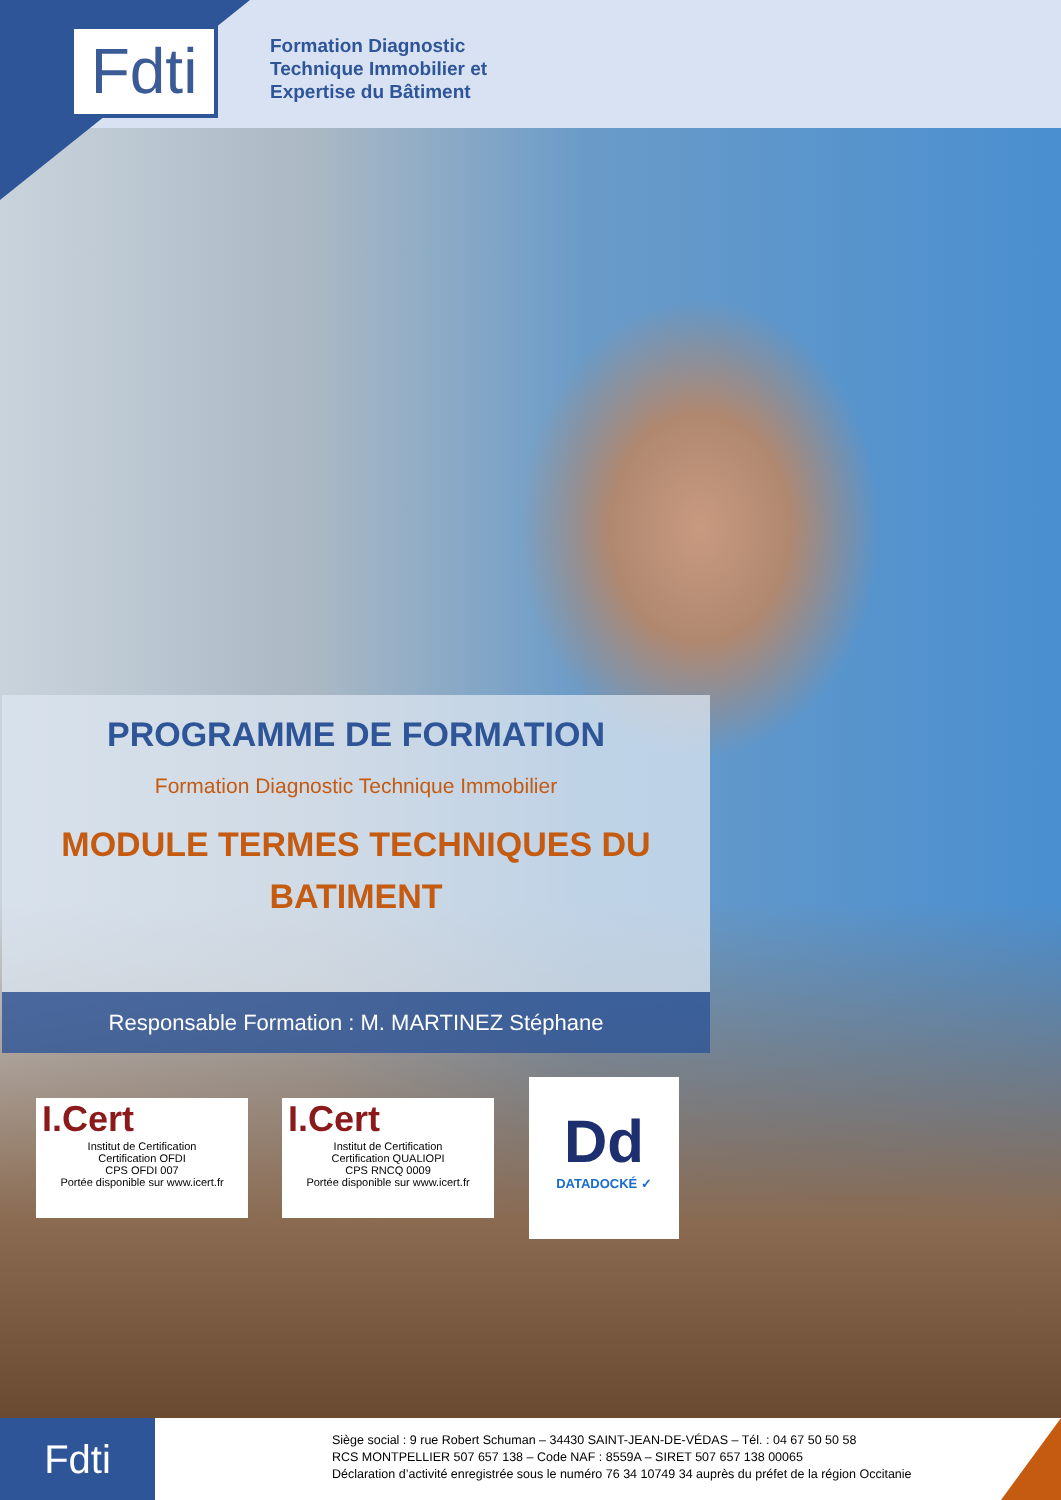Fdti
Formation Diagnostic
Technique Immobilier et
Expertise du Bâtiment
PROGRAMME DE FORMATION
Formation Diagnostic Technique Immobilier
MODULE TERMES TECHNIQUES DU
BATIMENT
Responsable Formation : M. MARTINEZ Stéphane
I.Cert
Institut de Certification
Certification OFDI
CPS OFDI 007
Portée disponible sur www.icert.fr
I.Cert
Institut de Certification
Certification QUALIOPI
CPS RNCQ 0009
Portée disponible sur www.icert.fr
Dd
DATADOCKÉ ✓
Fdti
Siège social : 9 rue Robert Schuman – 34430 SAINT-JEAN-DE-VÉDAS – Tél. : 04 67 50 50 58
RCS MONTPELLIER 507 657 138 – Code NAF : 8559A – SIRET 507 657 138 00065
Déclaration d’activité enregistrée sous le numéro 76 34 10749 34 auprès du préfet de la région Occitanie